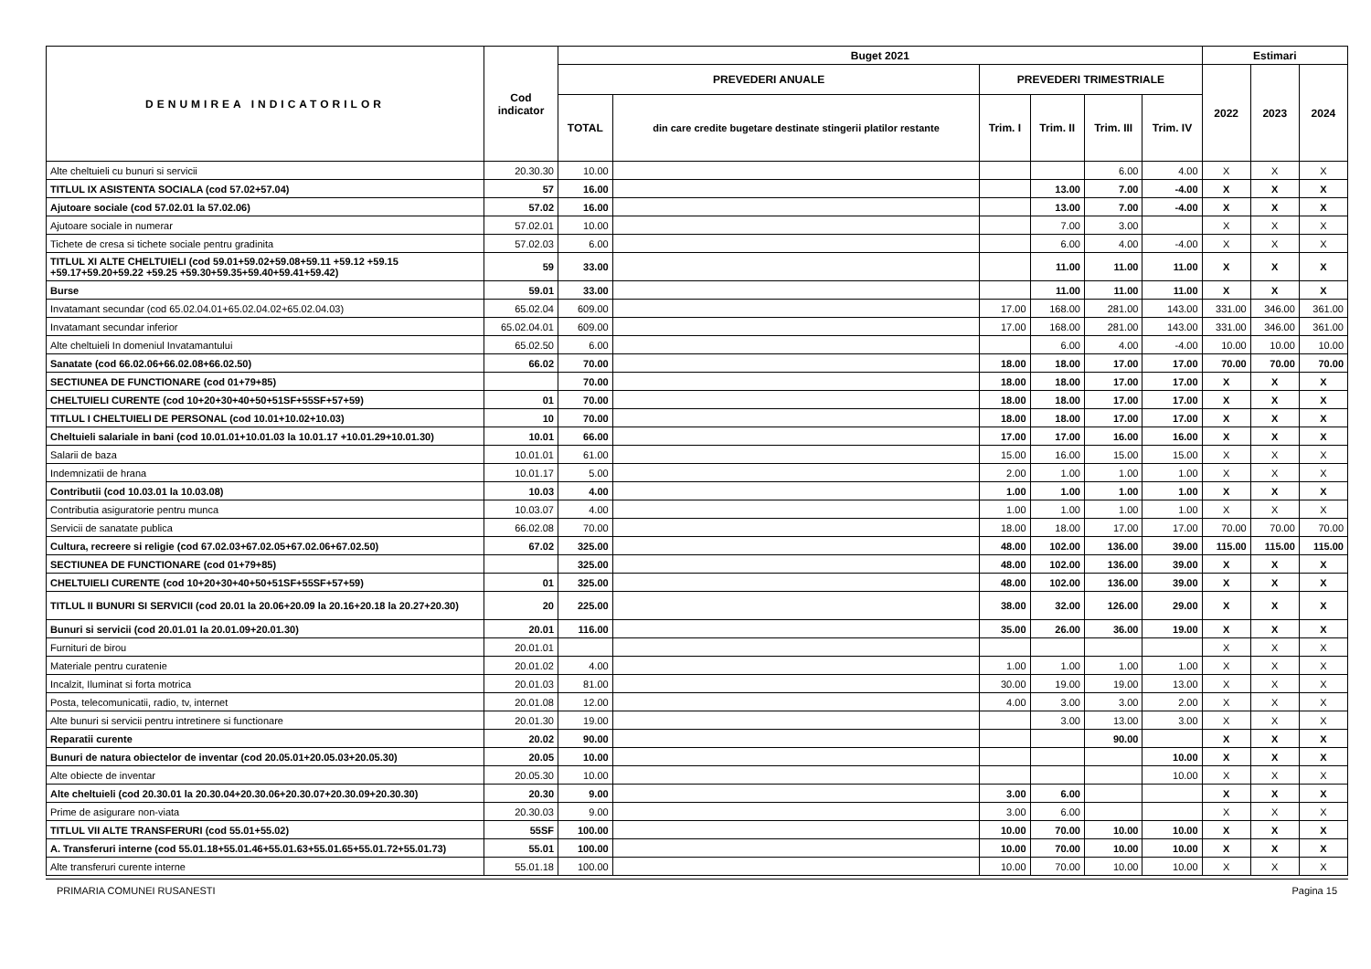| DENUMIREA INDICATORILOR | Cod indicator | Buget 2021 | | | | | | Estimari | | |
| --- | --- | --- | --- | --- | --- | --- | --- | --- | --- | --- |
| | | PREVEDERI ANUALE | | PREVEDERI TRIMESTRIALE | | | | 2022 | 2023 | 2024 |
| | | TOTAL | din care credite bugetare destinate stingerii platilor restante | Trim. I | Trim. II | Trim. III | Trim. IV | | | |
| Alte cheltuieli cu bunuri si servicii | 20.30.30 | 10.00 | | | | 6.00 | 4.00 | X | X | X |
| TITLUL IX ASISTENTA SOCIALA (cod 57.02+57.04) | 57 | 16.00 | | | 13.00 | 7.00 | -4.00 | X | X | X |
| Ajutoare sociale (cod 57.02.01 la 57.02.06) | 57.02 | 16.00 | | | 13.00 | 7.00 | -4.00 | X | X | X |
| Ajutoare sociale in numerar | 57.02.01 | 10.00 | | | 7.00 | 3.00 | | X | X | X |
| Tichete de cresa si tichete sociale pentru gradinita | 57.02.03 | 6.00 | | | 6.00 | 4.00 | -4.00 | X | X | X |
| TITLUL XI ALTE CHELTUIELI (cod 59.01+59.02+59.08+59.11 +59.12 +59.15 +59.17+59.20+59.22 +59.25 +59.30+59.35+59.40+59.41+59.42) | 59 | 33.00 | | | 11.00 | 11.00 | 11.00 | X | X | X |
| Burse | 59.01 | 33.00 | | | 11.00 | 11.00 | 11.00 | X | X | X |
| Invatamant secundar (cod 65.02.04.01+65.02.04.02+65.02.04.03) | 65.02.04 | 609.00 | | 17.00 | 168.00 | 281.00 | 143.00 | 331.00 | 346.00 | 361.00 |
| Invatamant secundar inferior | 65.02.04.01 | 609.00 | | 17.00 | 168.00 | 281.00 | 143.00 | 331.00 | 346.00 | 361.00 |
| Alte cheltuieli In domeniul Invatamantului | 65.02.50 | 6.00 | | | 6.00 | 4.00 | -4.00 | 10.00 | 10.00 | 10.00 |
| Sanatate (cod 66.02.06+66.02.08+66.02.50) | 66.02 | 70.00 | | 18.00 | 18.00 | 17.00 | 17.00 | 70.00 | 70.00 | 70.00 |
| SECTIUNEA DE FUNCTIONARE (cod 01+79+85) | | 70.00 | | 18.00 | 18.00 | 17.00 | 17.00 | X | X | X |
| CHELTUIELI CURENTE (cod 10+20+30+40+50+51SF+55SF+57+59) | 01 | 70.00 | | 18.00 | 18.00 | 17.00 | 17.00 | X | X | X |
| TITLUL I CHELTUIELI DE PERSONAL (cod 10.01+10.02+10.03) | 10 | 70.00 | | 18.00 | 18.00 | 17.00 | 17.00 | X | X | X |
| Cheltuieli salariale in bani (cod 10.01.01+10.01.03 la 10.01.17 +10.01.29+10.01.30) | 10.01 | 66.00 | | 17.00 | 17.00 | 16.00 | 16.00 | X | X | X |
| Salarii de baza | 10.01.01 | 61.00 | | 15.00 | 16.00 | 15.00 | 15.00 | X | X | X |
| Indemnizatii de hrana | 10.01.17 | 5.00 | | 2.00 | 1.00 | 1.00 | 1.00 | X | X | X |
| Contributii (cod 10.03.01 la 10.03.08) | 10.03 | 4.00 | | 1.00 | 1.00 | 1.00 | 1.00 | X | X | X |
| Contributia asiguratorie pentru munca | 10.03.07 | 4.00 | | 1.00 | 1.00 | 1.00 | 1.00 | X | X | X |
| Servicii de sanatate publica | 66.02.08 | 70.00 | | 18.00 | 18.00 | 17.00 | 17.00 | 70.00 | 70.00 | 70.00 |
| Cultura, recreere si religie (cod 67.02.03+67.02.05+67.02.06+67.02.50) | 67.02 | 325.00 | | 48.00 | 102.00 | 136.00 | 39.00 | 115.00 | 115.00 | 115.00 |
| SECTIUNEA DE FUNCTIONARE (cod 01+79+85) | | 325.00 | | 48.00 | 102.00 | 136.00 | 39.00 | X | X | X |
| CHELTUIELI CURENTE (cod 10+20+30+40+50+51SF+55SF+57+59) | 01 | 325.00 | | 48.00 | 102.00 | 136.00 | 39.00 | X | X | X |
| TITLUL II BUNURI SI SERVICII (cod 20.01 la 20.06+20.09 la 20.16+20.18 la 20.27+20.30) | 20 | 225.00 | | 38.00 | 32.00 | 126.00 | 29.00 | X | X | X |
| Bunuri si servicii (cod 20.01.01 la 20.01.09+20.01.30) | 20.01 | 116.00 | | 35.00 | 26.00 | 36.00 | 19.00 | X | X | X |
| Furnituri de birou | 20.01.01 | | | | | | | X | X | X |
| Materiale pentru curatenie | 20.01.02 | 4.00 | | 1.00 | 1.00 | 1.00 | 1.00 | X | X | X |
| Incalzit, Iluminat si forta motrica | 20.01.03 | 81.00 | | 30.00 | 19.00 | 19.00 | 13.00 | X | X | X |
| Posta, telecomunicatii, radio, tv, internet | 20.01.08 | 12.00 | | 4.00 | 3.00 | 3.00 | 2.00 | X | X | X |
| Alte bunuri si servicii pentru intretinere si functionare | 20.01.30 | 19.00 | | | 3.00 | 13.00 | 3.00 | X | X | X |
| Reparatii curente | 20.02 | 90.00 | | | | 90.00 | | X | X | X |
| Bunuri de natura obiectelor de inventar (cod 20.05.01+20.05.03+20.05.30) | 20.05 | 10.00 | | | | | 10.00 | X | X | X |
| Alte obiecte de inventar | 20.05.30 | 10.00 | | | | | 10.00 | X | X | X |
| Alte cheltuieli (cod 20.30.01 la 20.30.04+20.30.06+20.30.07+20.30.09+20.30.30) | 20.30 | 9.00 | | 3.00 | 6.00 | | | X | X | X |
| Prime de asigurare non-viata | 20.30.03 | 9.00 | | 3.00 | 6.00 | | | X | X | X |
| TITLUL VII ALTE TRANSFERURI (cod 55.01+55.02) | 55SF | 100.00 | | 10.00 | 70.00 | 10.00 | 10.00 | X | X | X |
| A. Transferuri interne (cod 55.01.18+55.01.46+55.01.63+55.01.65+55.01.72+55.01.73) | 55.01 | 100.00 | | 10.00 | 70.00 | 10.00 | 10.00 | X | X | X |
| Alte transferuri curente interne | 55.01.18 | 100.00 | | 10.00 | 70.00 | 10.00 | 10.00 | X | X | X |
PRIMARIA COMUNEI RUSANESTI Pagina 15